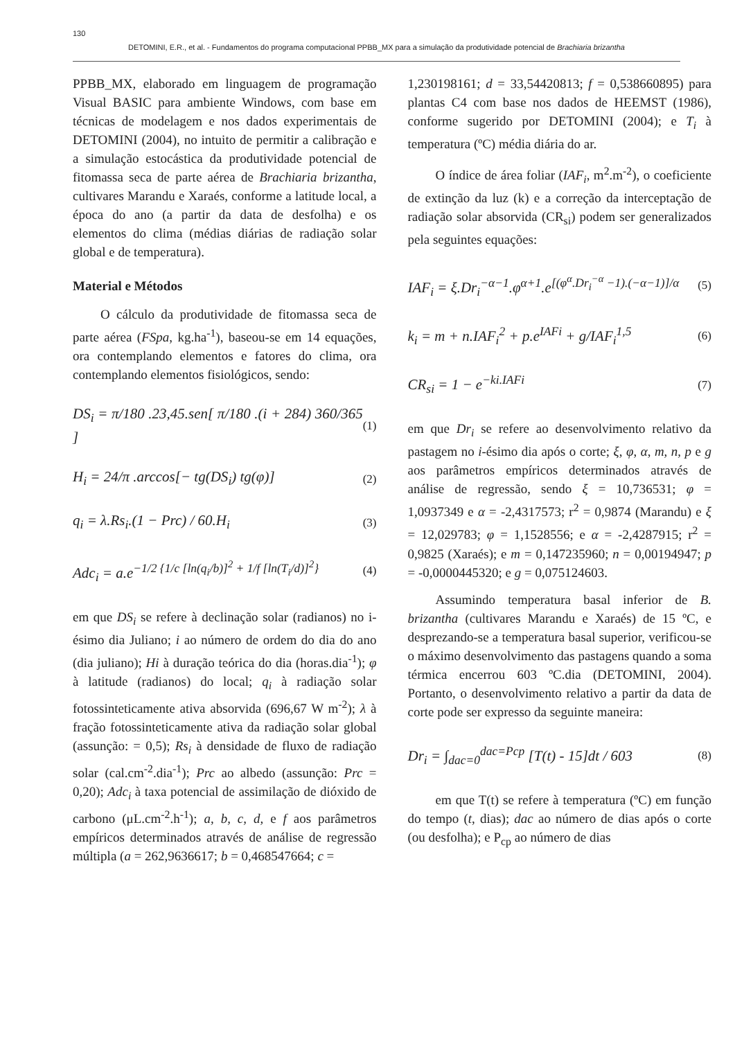130
DETOMINI, E.R., et al. - Fundamentos do programa computacional PPBB_MX para a simulação da produtividade potencial de Brachiaria brizantha
PPBB_MX, elaborado em linguagem de programação Visual BASIC para ambiente Windows, com base em técnicas de modelagem e nos dados experimentais de DETOMINI (2004), no intuito de permitir a calibração e a simulação estocástica da produtividade potencial de fitomassa seca de parte aérea de Brachiaria brizantha, cultivares Marandu e Xaraés, conforme a latitude local, a época do ano (a partir da data de desfolha) e os elementos do clima (médias diárias de radiação solar global e de temperatura).
Material e Métodos
O cálculo da produtividade de fitomassa seca de parte aérea (FSpa, kg.ha<sup>-1</sup>), baseou-se em 14 equações, ora contemplando elementos e fatores do clima, ora contemplando elementos fisiológicos, sendo:
DS<sub>i</sub> = π/180 .23,45.sen[ π/180 .(i + 284) 360/365 ] (1)
H<sub>i</sub> = 24/π .arccos[− tg(DS<sub>i</sub>) tg(φ)] (2)
q<sub>i</sub> = λ.Rs<sub>i</sub>.(1 − Prc) / 60.H<sub>i</sub> (3)
Adc<sub>i</sub> = a.e<sup>−1/2 {1/c [ln(q<sub>i</sub>/b)]<sup>2</sup> + 1/f [ln(T<sub>i</sub>/d)]<sup>2</sup>}</sup> (4)
em que DS<sub>i</sub> se refere à declinação solar (radianos) no i-ésimo dia Juliano; i ao número de ordem do dia do ano (dia juliano); Hi à duração teórica do dia (horas.dia<sup>-1</sup>); φ à latitude (radianos) do local; q<sub>i</sub> à radiação solar fotossinteticamente ativa absorvida (696,67 W m<sup>-2</sup>); λ à fração fotossinteticamente ativa da radiação solar global (assunção: = 0,5); Rs<sub>i</sub> à densidade de fluxo de radiação solar (cal.cm<sup>-2</sup>.dia<sup>-1</sup>); Prc ao albedo (assunção: Prc = 0,20); Adc<sub>i</sub> à taxa potencial de assimilação de dióxido de carbono (μL.cm<sup>-2</sup>.h<sup>-1</sup>); a, b, c, d, e f aos parâmetros empíricos determinados através de análise de regressão múltipla (a = 262,9636617; b = 0,468547664; c =
1,230198161; d = 33,54420813; f = 0,538660895) para plantas C4 com base nos dados de HEEMST (1986), conforme sugerido por DETOMINI (2004); e T<sub>i</sub> à temperatura (ºC) média diária do ar.
O índice de área foliar (IAF<sub>i</sub>, m<sup>2</sup>.m<sup>-2</sup>), o coeficiente de extinção da luz (k) e a correção da interceptação de radiação solar absorvida (CR<sub>si</sub>) podem ser generalizados pela seguintes equações:
IAF<sub>i</sub> = ξ.Dr<sub>i</sub><sup>−α−1</sup>.φ<sup>α+1</sup>.e<sup>[(φ<sup>α</sup>.Dr<sub>i</sub><sup>−α</sup> −1).(−α−1)]/α</sup> (5)
k<sub>i</sub> = m + n.IAF<sub>i</sub><sup>2</sup> + p.e<sup>IAFi</sup> + g/IAF<sub>i</sub><sup>1,5</sup> (6)
CR<sub>si</sub> = 1 − e<sup>−ki.IAFi</sup> (7)
em que Dr<sub>i</sub> se refere ao desenvolvimento relativo da pastagem no i-ésimo dia após o corte; ξ, φ, α, m, n, p e g aos parâmetros empíricos determinados através de análise de regressão, sendo ξ = 10,736531; φ = 1,0937349 e α = -2,4317573; r<sup>2</sup> = 0,9874 (Marandu) e ξ = 12,029783; φ = 1,1528556; e α = -2,4287915; r<sup>2</sup> = 0,9825 (Xaraés); e m = 0,147235960; n = 0,00194947; p = -0,0000445320; e g = 0,075124603.
Assumindo temperatura basal inferior de B. brizantha (cultivares Marandu e Xaraés) de 15 ºC, e desprezando-se a temperatura basal superior, verificou-se o máximo desenvolvimento das pastagens quando a soma térmica encerrou 603 ºC.dia (DETOMINI, 2004). Portanto, o desenvolvimento relativo a partir da data de corte pode ser expresso da seguinte maneira:
Dr<sub>i</sub> = ∫<sub>dac=0</sub><sup>dac=Pcp</sup> [T(t) - 15]dt / 603 (8)
em que T(t) se refere à temperatura (ºC) em função do tempo (t, dias); dac ao número de dias após o corte (ou desfolha); e P<sub>cp</sub> ao número de dias